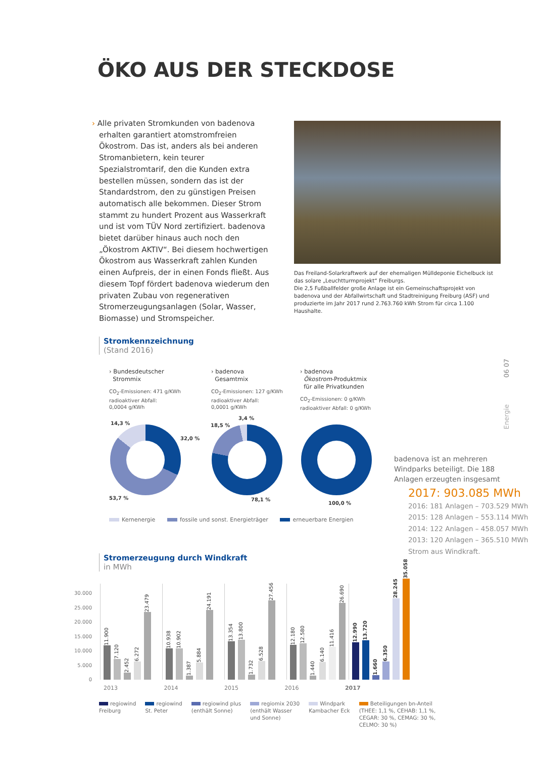ÖKO AUS DER STECKDOSE
› Alle privaten Stromkunden von badenova erhalten garantiert atomstromfreien Ökostrom. Das ist, anders als bei anderen Stromanbietern, kein teurer Spezialstromtarif, den die Kunden extra bestellen müssen, sondern das ist der Standardstrom, den zu günstigen Preisen automatisch alle bekommen. Dieser Strom stammt zu hundert Prozent aus Wasserkraft und ist vom TÜV Nord zertifiziert. badenova bietet darüber hinaus auch noch den „Ökostrom AKTIV“. Bei diesem hochwertigen Ökostrom aus Wasserkraft zahlen Kunden einen Aufpreis, der in einen Fonds fließt. Aus diesem Topf fördert badenova wiederum den privaten Zubau von regenerativen Stromerzeugungsanlagen (Solar, Wasser, Biomasse) und Stromspeicher.
Das Freiland-Solarkraftwerk auf der ehemaligen Mülldeponie Eichelbuck ist das solare „Leuchtturmprojekt“ Freiburgs.
Die 2,5 Fußballfelder große Anlage ist ein Gemeinschaftsprojekt von badenova und der Abfallwirtschaft und Stadtreinigung Freiburg (ASF) und produzierte im Jahr 2017 rund 2.763.760 kWh Strom für circa 1.100 Haushalte.
Stromkennzeichnung
(Stand 2016)
› Bundesdeutscher
Strommix
CO<sub>2</sub>-Emissionen: 471 g/KWh
radioaktiver Abfall:
0,0004 g/KWh
› badenova
Gesamtmix
CO<sub>2</sub>-Emissionen: 127 g/KWh
radioaktiver Abfall:
0,0001 g/KWh
› badenova
Ökostrom-Produktmix
für alle Privatkunden
CO<sub>2</sub>-Emissionen: 0 g/KWh
radioaktiver Abfall: 0 g/KWh
14,3 %
32,0 %
53,7 %
3,4 %
18,5 %
78,1 %
100,0 %
Kernenergie fossile und sonst. Energieträger erneuerbare Energien
badenova ist an mehreren Windparks beteiligt. Die 188 Anlagen erzeugten insgesamt
2017: 903.085 MWh
2016: 181 Anlagen – 703.529 MWh
2015: 128 Anlagen – 553.114 MWh
2014: 122 Anlagen – 458.057 MWh
2013: 120 Anlagen – 365.510 MWh
Strom aus Windkraft.
Stromerzeugung durch Windkraft
in MWh
30.000
25.000
20.000
15.000
10.000
5.000
0
11.900
7.120
2.452
6.272
23.479
10.938
10.902
1.387
5.884
24.191
13.354
13.800
1.732
6.528
27.456
12.180
12.580
1.440
6.140
11.416
26.690
12.990
13.720
1.660
6.350
28.245
35.058
2013 2014 2015 2016 2017
regiowind
Freiburg
regiowind
St. Peter
regiowind plus
(enthält Sonne)
regiomix 2030
(enthält Wasser
und Sonne)
Windpark
Kambacher Eck
Beteiligungen bn-Anteil
(THEE: 1,1 %, CEHAB: 1,1 %,
CEGAR: 30 %, CEMAG: 30 %,
CELMO: 30 %)
06 07
Energie